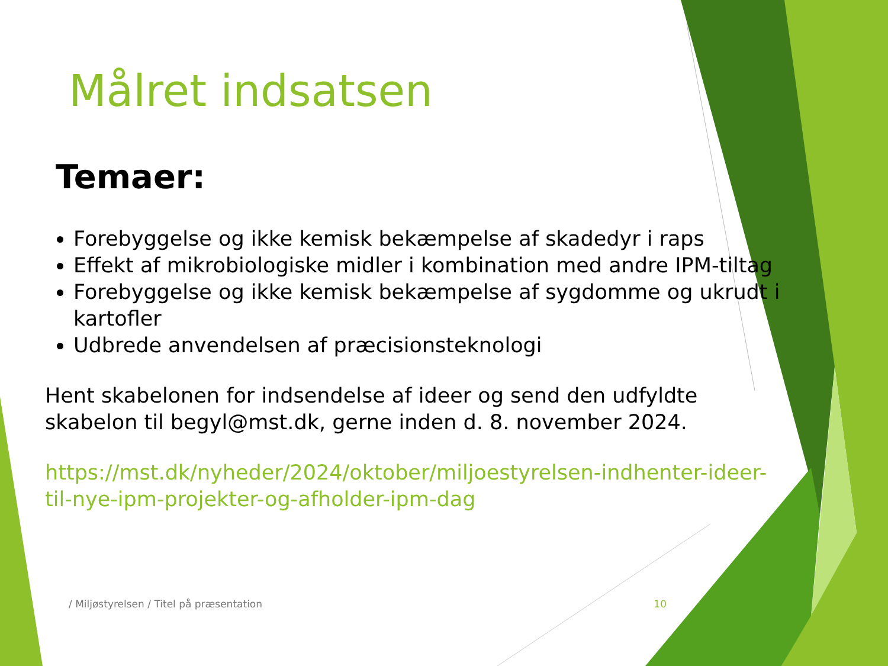Målret indsatsen
Temaer:
Forebyggelse og ikke kemisk bekæmpelse af skadedyr i raps
Effekt af mikrobiologiske midler i kombination med andre IPM-tiltag
Forebyggelse og ikke kemisk bekæmpelse af sygdomme og ukrudt i kartofler
Udbrede anvendelsen af præcisionsteknologi
Hent skabelonen for indsendelse af ideer og send den udfyldte skabelon til begyl@mst.dk, gerne inden d. 8. november 2024.
https://mst.dk/nyheder/2024/oktober/miljoestyrelsen-indhenter-ideer-til-nye-ipm-projekter-og-afholder-ipm-dag
/ Miljøstyrelsen / Titel på præsentation 10